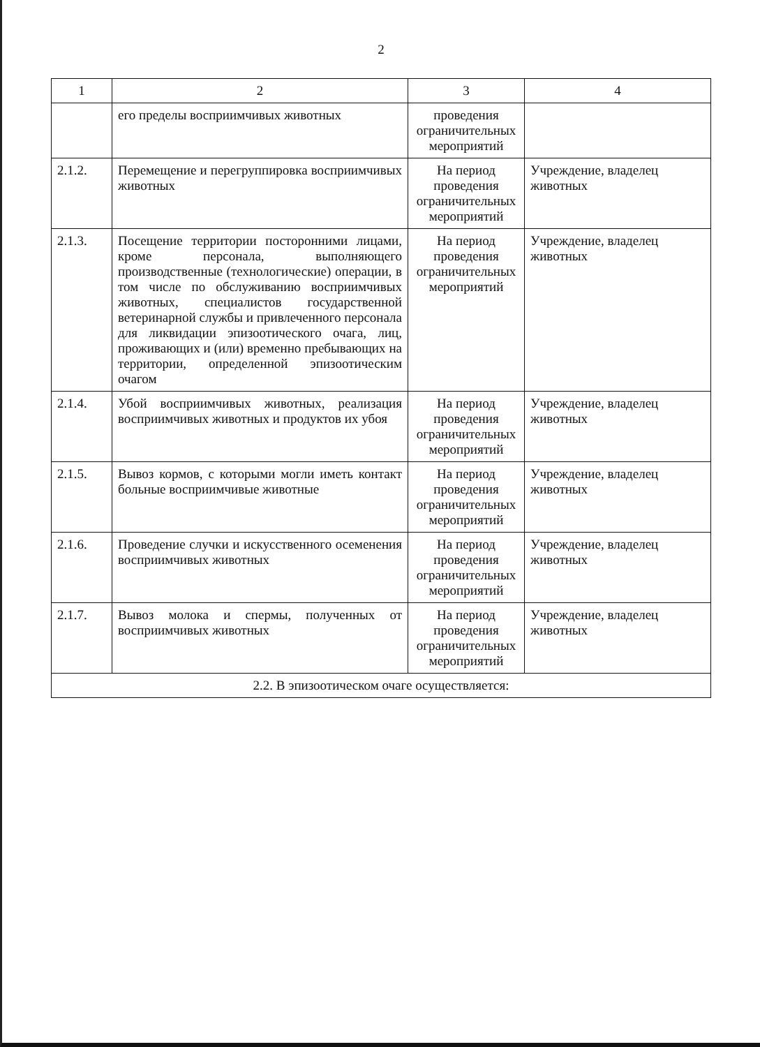2
| 1 | 2 | 3 | 4 |
| --- | --- | --- | --- |
| | его пределы восприимчивых животных | проведения ограничительных мероприятий | |
| 2.1.2. | Перемещение и перегруппировка восприимчивых животных | На период проведения ограничительных мероприятий | Учреждение, владелец животных |
| 2.1.3. | Посещение территории посторонними лицами, кроме персонала, выполняющего производственные (технологические) операции, в том числе по обслуживанию восприимчивых животных, специалистов государственной ветеринарной службы и привлеченного персонала для ликвидации эпизоотического очага, лиц, проживающих и (или) временно пребывающих на территории, определенной эпизоотическим очагом | На период проведения ограничительных мероприятий | Учреждение, владелец животных |
| 2.1.4. | Убой восприимчивых животных, реализация восприимчивых животных и продуктов их убоя | На период проведения ограничительных мероприятий | Учреждение, владелец животных |
| 2.1.5. | Вывоз кормов, с которыми могли иметь контакт больные восприимчивые животные | На период проведения ограничительных мероприятий | Учреждение, владелец животных |
| 2.1.6. | Проведение случки и искусственного осеменения восприимчивых животных | На период проведения ограничительных мероприятий | Учреждение, владелец животных |
| 2.1.7. | Вывоз молока и спермы, полученных от восприимчивых животных | На период проведения ограничительных мероприятий | Учреждение, владелец животных |
| 2.2. В эпизоотическом очаге осуществляется: | | | |